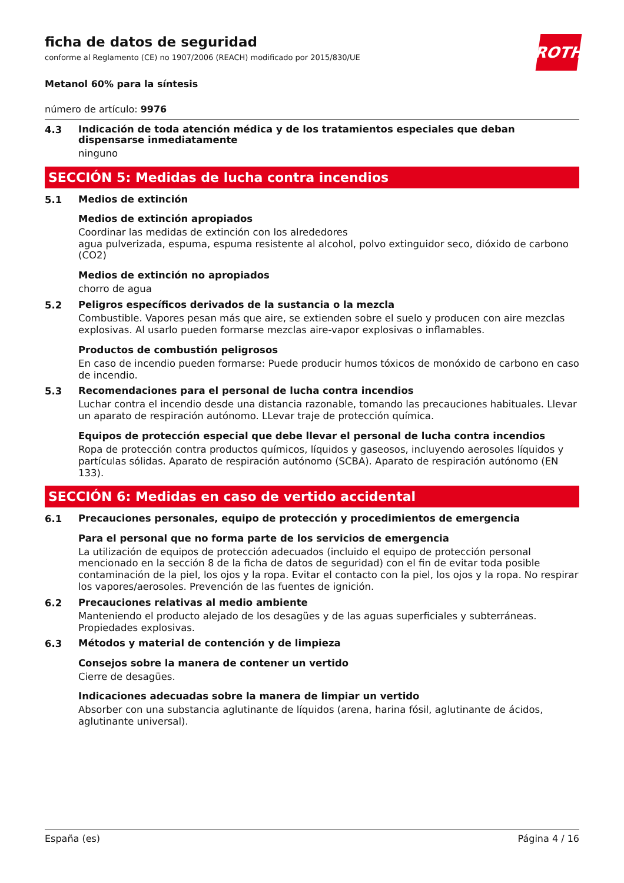ficha de datos de seguridad
conforme al Reglamento (CE) no 1907/2006 (REACH) modificado por 2015/830/UE
ROTH
Metanol 60% para la síntesis
número de artículo: 9976
4.3
Indicación de toda atención médica y de los tratamientos especiales que deban dispensarse inmediatamente
ninguno
SECCIÓN 5: Medidas de lucha contra incendios
5.1
Medios de extinción
Medios de extinción apropiados
Coordinar las medidas de extinción con los alrededores
agua pulverizada, espuma, espuma resistente al alcohol, polvo extinguidor seco, dióxido de carbono (CO2)
Medios de extinción no apropiados
chorro de agua
5.2
Peligros específicos derivados de la sustancia o la mezcla
Combustible. Vapores pesan más que aire, se extienden sobre el suelo y producen con aire mezclas explosivas. Al usarlo pueden formarse mezclas aire-vapor explosivas o inflamables.
Productos de combustión peligrosos
En caso de incendio pueden formarse: Puede producir humos tóxicos de monóxido de carbono en caso de incendio.
5.3
Recomendaciones para el personal de lucha contra incendios
Luchar contra el incendio desde una distancia razonable, tomando las precauciones habituales. Llevar un aparato de respiración autónomo. LLevar traje de protección química.
Equipos de protección especial que debe llevar el personal de lucha contra incendios
Ropa de protección contra productos químicos, líquidos y gaseosos, incluyendo aerosoles líquidos y partículas sólidas. Aparato de respiración autónomo (SCBA). Aparato de respiración autónomo (EN 133).
SECCIÓN 6: Medidas en caso de vertido accidental
6.1
Precauciones personales, equipo de protección y procedimientos de emergencia
Para el personal que no forma parte de los servicios de emergencia
La utilización de equipos de protección adecuados (incluido el equipo de protección personal mencionado en la sección 8 de la ficha de datos de seguridad) con el fin de evitar toda posible contaminación de la piel, los ojos y la ropa. Evitar el contacto con la piel, los ojos y la ropa. No respirar los vapores/aerosoles. Prevención de las fuentes de ignición.
6.2
Precauciones relativas al medio ambiente
Manteniendo el producto alejado de los desagües y de las aguas superficiales y subterráneas. Propiedades explosivas.
6.3
Métodos y material de contención y de limpieza
Consejos sobre la manera de contener un vertido
Cierre de desagües.
Indicaciones adecuadas sobre la manera de limpiar un vertido
Absorber con una substancia aglutinante de líquidos (arena, harina fósil, aglutinante de ácidos, aglutinante universal).
España (es) Página 4 / 16